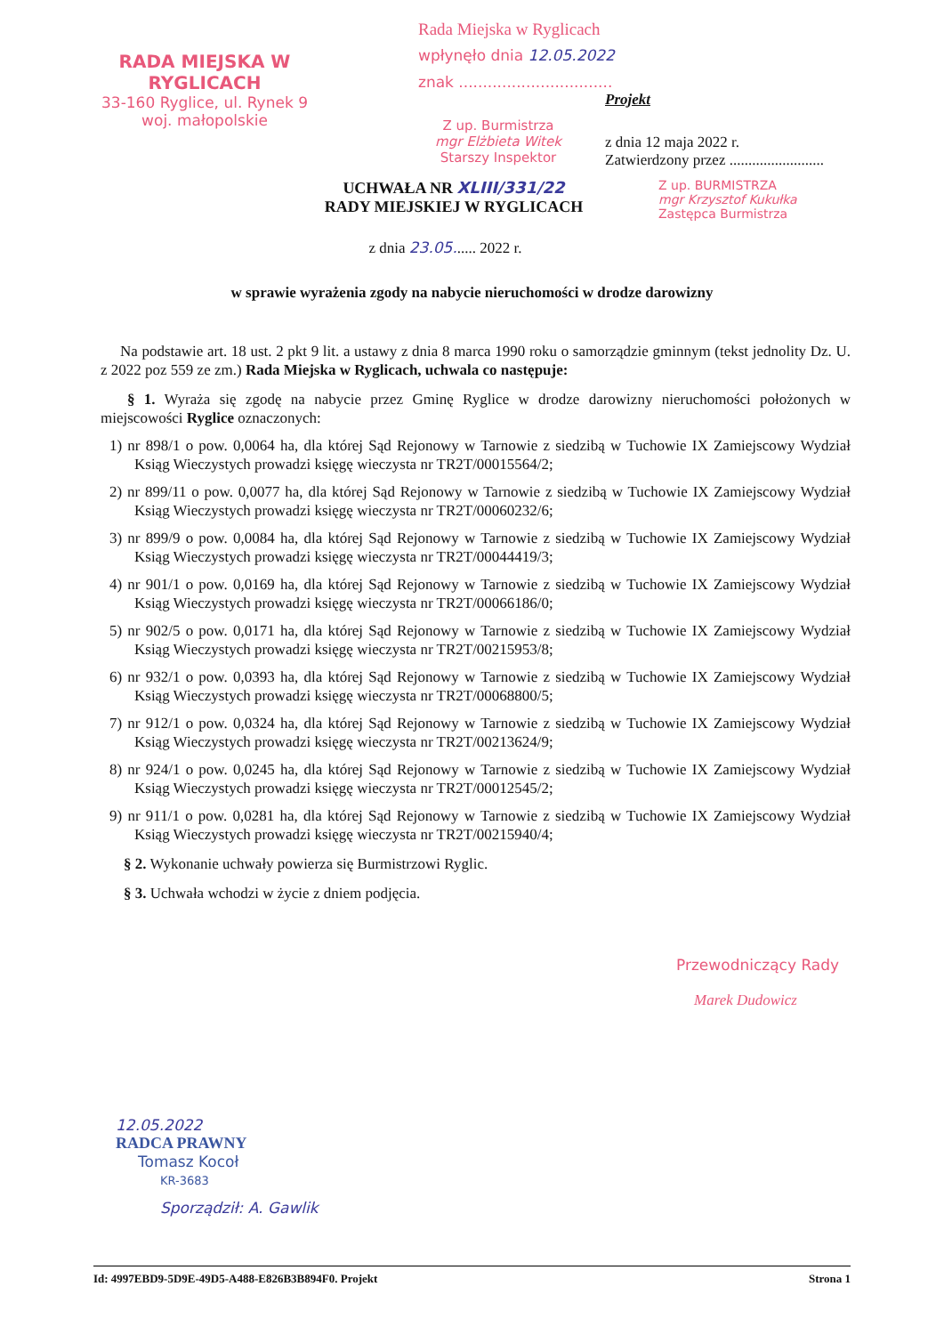RADA MIEJSKA W RYGLICACH
33-160 Ryglice, ul. Rynek 9
woj. małopolskie
Rada Miejska w Ryglicach
wpłynęło dnia 12.05.2022
znak ................................
Projekt
Z up. Burmistrza
mgr Elżbieta Witek
Starszy Inspektor
z dnia 12 maja 2022 r.
Zatwierdzony przez .........................
UCHWAŁA NR XLIII/331/22
RADY MIEJSKIEJ W RYGLICACH
Z up. BURMISTRZA
mgr Krzysztof Kukułka
Zastępca Burmistrza
z dnia 23.05...... 2022 r.
w sprawie wyrażenia zgody na nabycie nieruchomości w drodze darowizny
Na podstawie art. 18 ust. 2 pkt 9 lit. a ustawy z dnia 8 marca 1990 roku o samorządzie gminnym (tekst jednolity Dz. U. z 2022 poz 559 ze zm.) Rada Miejska w Ryglicach, uchwala co następuje:
§ 1. Wyraża się zgodę na nabycie przez Gminę Ryglice w drodze darowizny nieruchomości położonych w miejscowości Ryglice oznaczonych:
1) nr 898/1 o pow. 0,0064 ha, dla której Sąd Rejonowy w Tarnowie z siedzibą w Tuchowie IX Zamiejscowy Wydział Ksiąg Wieczystych prowadzi księgę wieczysta nr TR2T/00015564/2;
2) nr 899/11 o pow. 0,0077 ha, dla której Sąd Rejonowy w Tarnowie z siedzibą w Tuchowie IX Zamiejscowy Wydział Ksiąg Wieczystych prowadzi księgę wieczysta nr TR2T/00060232/6;
3) nr 899/9 o pow. 0,0084 ha, dla której Sąd Rejonowy w Tarnowie z siedzibą w Tuchowie IX Zamiejscowy Wydział Ksiąg Wieczystych prowadzi księgę wieczysta nr TR2T/00044419/3;
4) nr 901/1 o pow. 0,0169 ha, dla której Sąd Rejonowy w Tarnowie z siedzibą w Tuchowie IX Zamiejscowy Wydział Ksiąg Wieczystych prowadzi księgę wieczysta nr TR2T/00066186/0;
5) nr 902/5 o pow. 0,0171 ha, dla której Sąd Rejonowy w Tarnowie z siedzibą w Tuchowie IX Zamiejscowy Wydział Ksiąg Wieczystych prowadzi księgę wieczysta nr TR2T/00215953/8;
6) nr 932/1 o pow. 0,0393 ha, dla której Sąd Rejonowy w Tarnowie z siedzibą w Tuchowie IX Zamiejscowy Wydział Ksiąg Wieczystych prowadzi księgę wieczysta nr TR2T/00068800/5;
7) nr 912/1 o pow. 0,0324 ha, dla której Sąd Rejonowy w Tarnowie z siedzibą w Tuchowie IX Zamiejscowy Wydział Ksiąg Wieczystych prowadzi księgę wieczysta nr TR2T/00213624/9;
8) nr 924/1 o pow. 0,0245 ha, dla której Sąd Rejonowy w Tarnowie z siedzibą w Tuchowie IX Zamiejscowy Wydział Ksiąg Wieczystych prowadzi księgę wieczysta nr TR2T/00012545/2;
9) nr 911/1 o pow. 0,0281 ha, dla której Sąd Rejonowy w Tarnowie z siedzibą w Tuchowie IX Zamiejscowy Wydział Ksiąg Wieczystych prowadzi księgę wieczysta nr TR2T/00215940/4;
§ 2. Wykonanie uchwały powierza się Burmistrzowi Ryglic.
§ 3. Uchwała wchodzi w życie z dniem podjęcia.
Przewodniczący Rady
Marek Dudowicz
12.05.2022
RADCA PRAWNY
Tomasz Kocoł
KR-3683
Sporządził: A. Gawlik
Id: 4997EBD9-5D9E-49D5-A488-E826B3B894F0. Projekt Strona 1